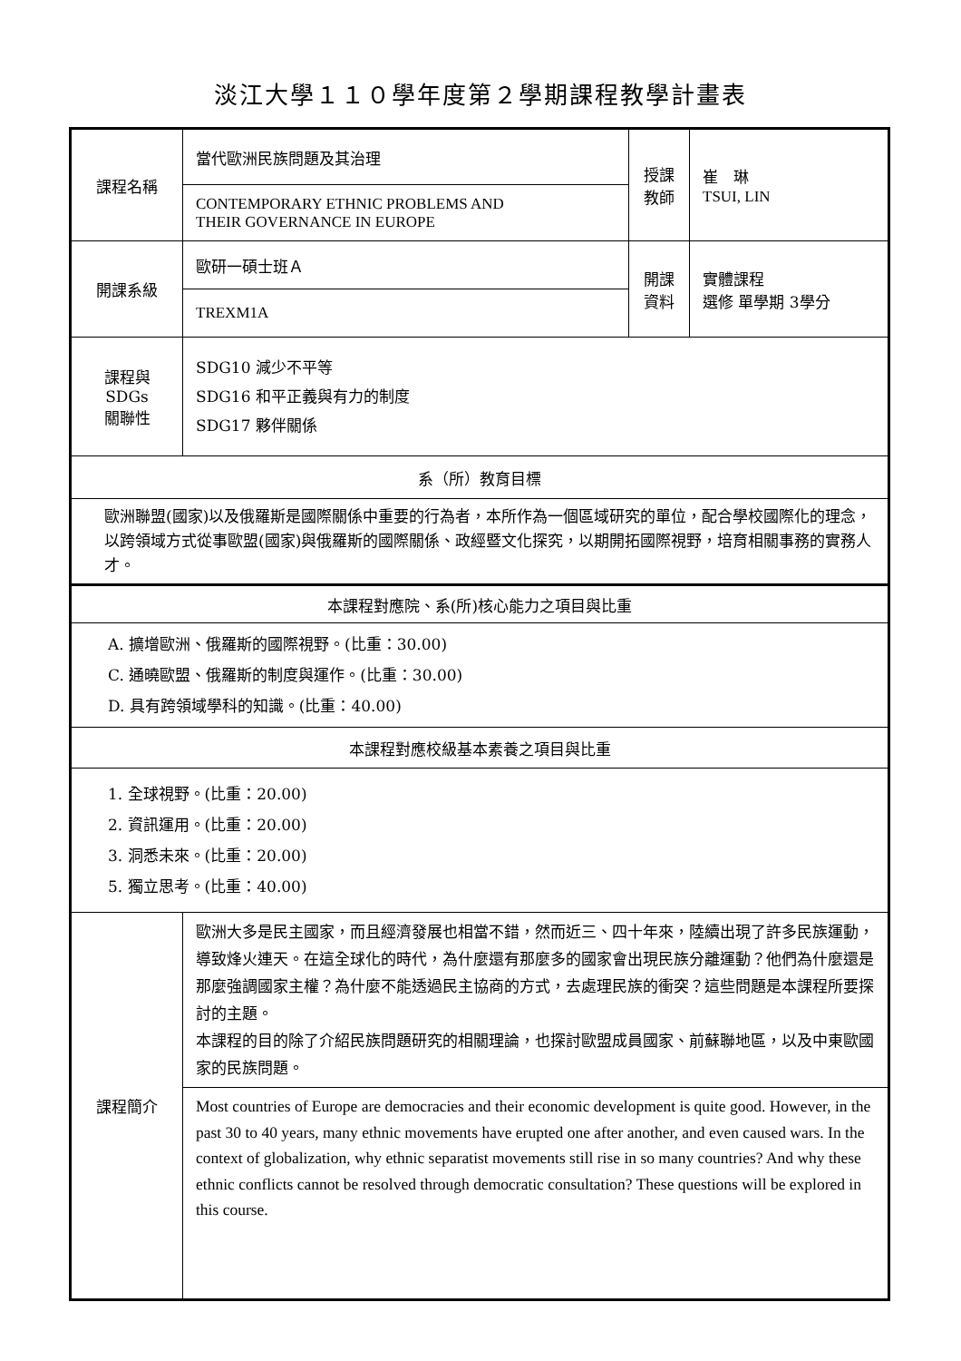淡江大學１１０學年度第２學期課程教學計畫表
| 課程名稱 | 當代歐洲民族問題及其治理 | 授課 教師 | 崔 琳 TSUI, LIN |
| | CONTEMPORARY ETHNIC PROBLEMS AND THEIR GOVERNANCE IN EUROPE | | |
| 開課系級 | 歐研一碩士班Ａ | 開課 資料 | 實體課程 選修 單學期 3學分 |
| | TREXM1A | | |
| 課程與SDGs 關聯性 | SDG10 減少不平等 SDG16 和平正義與有力的制度 SDG17 夥伴關係 | | |
| 系（所）教育目標 | | | |
| 歐洲聯盟(國家)以及俄羅斯是國際關係中重要的行為者，本所作為一個區域研究的單位，配合學校國際化的理念，以跨領域方式從事歐盟(國家)與俄羅斯的國際關係、政經暨文化探究，以期開拓國際視野，培育相關事務的實務人才。 | | | |
| 本課程對應院、系(所)核心能力之項目與比重 | | | |
| A. 擴增歐洲、俄羅斯的國際視野。(比重：30.00) C. 通曉歐盟、俄羅斯的制度與運作。(比重：30.00) D. 具有跨領域學科的知識。(比重：40.00) | | | |
| 本課程對應校級基本素養之項目與比重 | | | |
| 1. 全球視野。(比重：20.00) 2. 資訊運用。(比重：20.00) 3. 洞悉未來。(比重：20.00) 5. 獨立思考。(比重：40.00) | | | |
| 課程簡介 | 歐洲大多是民主國家，而且經濟發展也相當不錯，然而近三、四十年來，陸續出現了許多民族運動，導致烽火連天。在這全球化的時代，為什麼還有那麼多的國家會出現民族分離運動？他們為什麼還是那麼強調國家主權？為什麼不能透過民主協商的方式，去處理民族的衝突？這些問題是本課程所要探討的主題。 本課程的目的除了介紹民族問題研究的相關理論，也探討歐盟成員國家、前蘇聯地區，以及中東歐國家的民族問題。 | | |
| | Most countries of Europe are democracies and their economic development is quite good. However, in the past 30 to 40 years, many ethnic movements have erupted one after another, and even caused wars. In the context of globalization, why ethnic separatist movements still rise in so many countries? And why these ethnic conflicts cannot be resolved through democratic consultation? These questions will be explored in this course. | | |